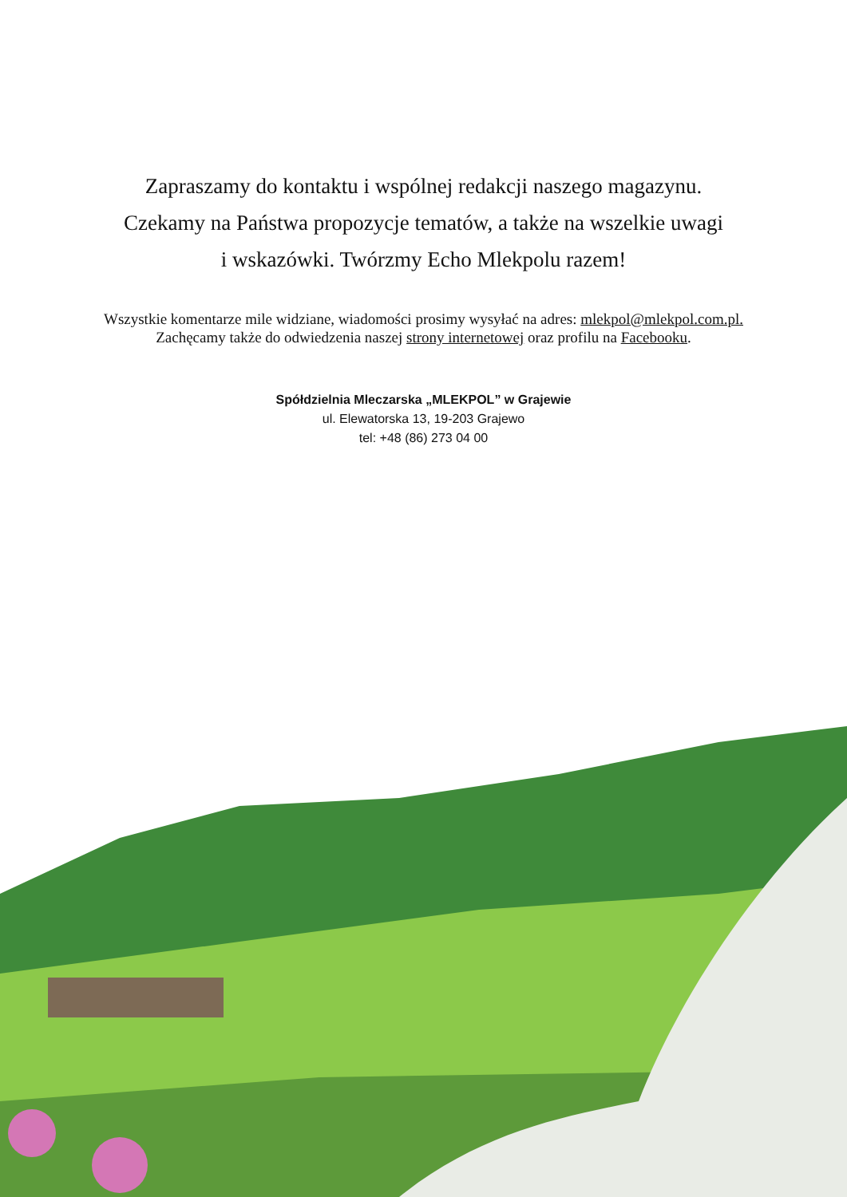Zapraszamy do kontaktu i wspólnej redakcji naszego magazynu.
Czekamy na Państwa propozycje tematów, a także na wszelkie uwagi
i wskazówki. Twórzmy Echo Mlekpolu razem!
Wszystkie komentarze mile widziane, wiadomości prosimy wysyłać na adres: mlekpol@mlekpol.com.pl. Zachęcamy także do odwiedzenia naszej strony internetowej oraz profilu na Facebooku.
Spółdzielnia Mleczarska „MLEKPOL” w Grajewie
ul. Elewatorska 13, 19-203 Grajewo
tel: +48 (86) 273 04 00